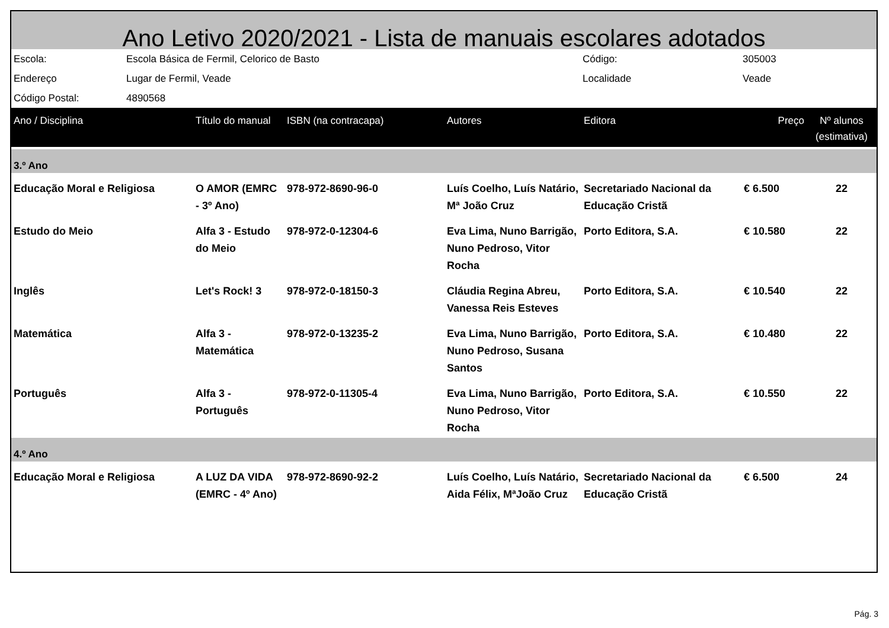Ano Letivo 2020/2021 - Lista de manuais escolares adotados
| Escola: | Escola Básica de Fermil, Celorico de Basto | Código: | 305003 |
| Endereço | Lugar de Fermil, Veade | Localidade | Veade |
| Código Postal: | 4890568 | | |
| Ano / Disciplina | Título do manual | ISBN (na contracapa) | Autores | Editora | Preço | Nº alunos (estimativa) |
| --- | --- | --- | --- | --- | --- | --- |
| 3.º Ano | | | | | | |
| Educação Moral e Religiosa | O AMOR (EMRC - 3º Ano) | 978-972-8690-96-0 | Luís Coelho, Luís Natário, Mª João Cruz | Secretariado Nacional da Educação Cristã | € 6.500 | 22 |
| Estudo do Meio | Alfa 3 - Estudo do Meio | 978-972-0-12304-6 | Eva Lima, Nuno Barrigão, Nuno Pedroso, Vitor Rocha | Porto Editora, S.A. | € 10.580 | 22 |
| Inglês | Let's Rock! 3 | 978-972-0-18150-3 | Cláudia Regina Abreu, Vanessa Reis Esteves | Porto Editora, S.A. | € 10.540 | 22 |
| Matemática | Alfa 3 - Matemática | 978-972-0-13235-2 | Eva Lima, Nuno Barrigão, Nuno Pedroso, Susana Santos | Porto Editora, S.A. | € 10.480 | 22 |
| Português | Alfa 3 - Português | 978-972-0-11305-4 | Eva Lima, Nuno Barrigão, Nuno Pedroso, Vitor Rocha | Porto Editora, S.A. | € 10.550 | 22 |
| 4.º Ano | | | | | | |
| Educação Moral e Religiosa | A LUZ DA VIDA (EMRC - 4º Ano) | 978-972-8690-92-2 | Luís Coelho, Luís Natário, Aida Félix, MªJoão Cruz | Secretariado Nacional da Educação Cristã | € 6.500 | 24 |
Pág. 3